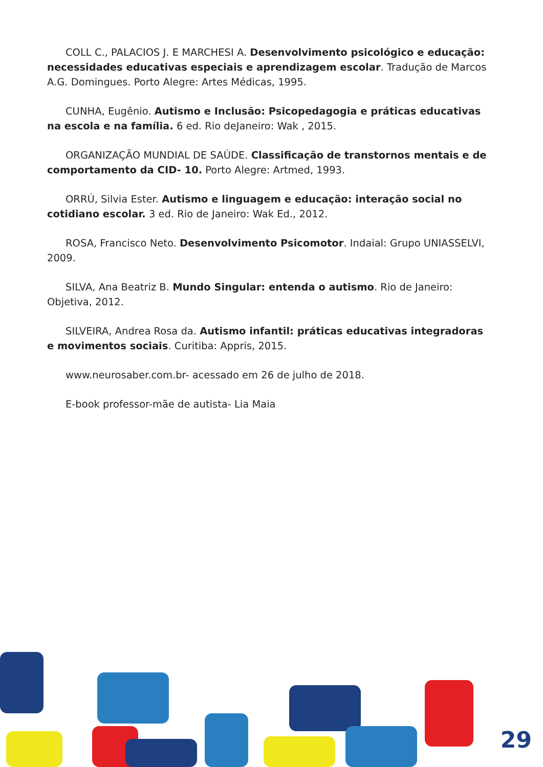COLL C., PALACIOS J. E MARCHESI A. Desenvolvimento psicológico e educação: necessidades educativas especiais e aprendizagem escolar. Tradução de Marcos A.G. Domingues. Porto Alegre: Artes Médicas, 1995.
CUNHA, Eugênio. Autismo e Inclusão: Psicopedagogia e práticas educativas na escola e na família. 6 ed. Rio deJaneiro: Wak , 2015.
ORGANIZAÇÃO MUNDIAL DE SAÚDE. Classificação de transtornos mentais e de comportamento da CID- 10. Porto Alegre: Artmed, 1993.
ORRÚ, Silvia Ester. Autismo e linguagem e educação: interação social no cotidiano escolar. 3 ed. Rio de Janeiro: Wak Ed., 2012.
ROSA, Francisco Neto. Desenvolvimento Psicomotor. Indaial: Grupo UNIASSELVI, 2009.
SILVA, Ana Beatriz B. Mundo Singular: entenda o autismo. Rio de Janeiro: Objetiva, 2012.
SILVEIRA, Andrea Rosa da. Autismo infantil: práticas educativas integradoras e movimentos sociais. Curitiba: Appris, 2015.
www.neurosaber.com.br- acessado em 26 de julho de 2018.
E-book professor-mãe de autista- Lia Maia
29